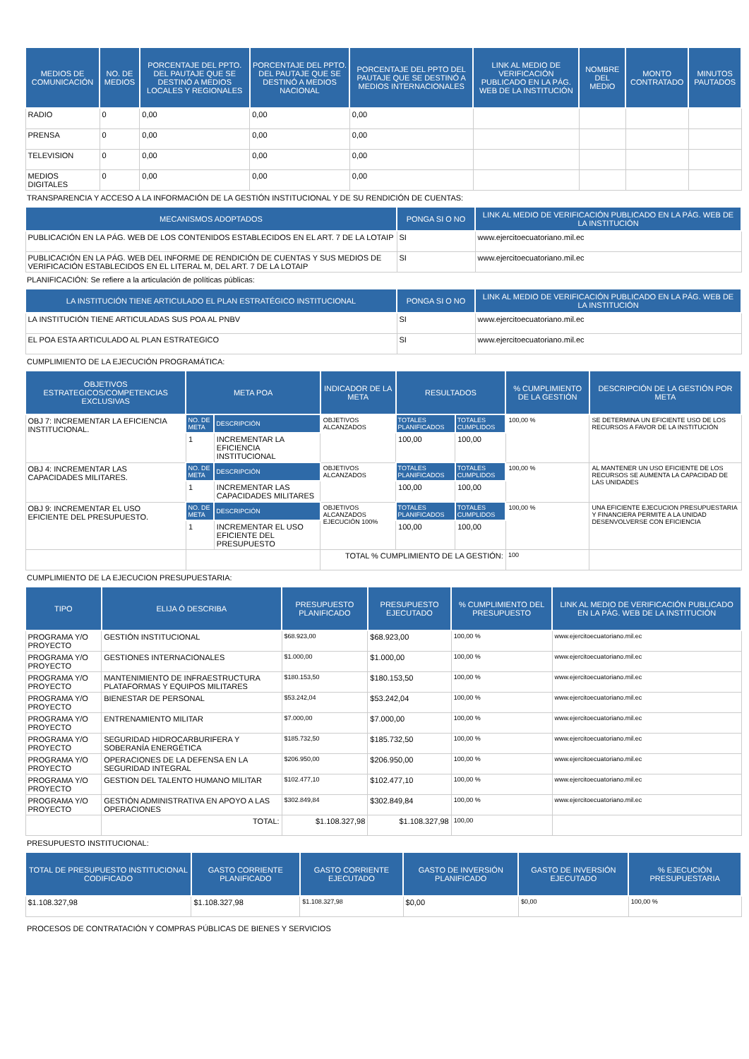| MEDIOS DE COMUNICACIÓN | NO. DE MEDIOS | PORCENTAJE DEL PPTO. DEL PAUTAJE QUE SE DESTINÓ A MEDIOS LOCALES Y REGIONALES | PORCENTAJE DEL PPTO. DEL PAUTAJE QUE SE DESTINÓ A MEDIOS NACIONAL | PORCENTAJE DEL PPTO DEL PAUTAJE QUE SE DESTINÓ A MEDIOS INTERNACIONALES | LINK AL MEDIO DE VERIFICACIÓN PUBLICADO EN LA PÁG. WEB DE LA INSTITUCIÓN | NOMBRE DEL MEDIO | MONTO CONTRATADO | MINUTOS PAUTADOS |
| --- | --- | --- | --- | --- | --- | --- | --- | --- |
| RADIO | 0 | 0,00 | 0,00 | 0,00 | | | | |
| PRENSA | 0 | 0,00 | 0,00 | 0,00 | | | | |
| TELEVISION | 0 | 0,00 | 0,00 | 0,00 | | | | |
| MEDIOS DIGITALES | 0 | 0,00 | 0,00 | 0,00 | | | | |
TRANSPARENCIA Y ACCESO A LA INFORMACIÓN DE LA GESTIÓN INSTITUCIONAL Y DE SU RENDICIÓN DE CUENTAS:
| MECANISMOS ADOPTADOS | PONGA SI O NO | LINK AL MEDIO DE VERIFICACIÓN PUBLICADO EN LA PÁG. WEB DE LA INSTITUCIÓN |
| --- | --- | --- |
| PUBLICACIÓN EN LA PÁG. WEB DE LOS CONTENIDOS ESTABLECIDOS EN EL ART. 7 DE LA LOTAIP | SI | www.ejercitoecuatoriano.mil.ec |
| PUBLICACIÓN EN LA PÁG. WEB DEL INFORME DE RENDICIÓN DE CUENTAS Y SUS MEDIOS DE VERIFICACIÓN ESTABLECIDOS EN EL LITERAL M, DEL ART. 7 DE LA LOTAIP | SI | www.ejercitoecuatoriano.mil.ec |
PLANIFICACIÓN: Se refiere a la articulación de políticas públicas:
| LA INSTITUCIÓN TIENE ARTICULADO EL PLAN ESTRATÉGICO INSTITUCIONAL | PONGA SI O NO | LINK AL MEDIO DE VERIFICACIÓN PUBLICADO EN LA PÁG. WEB DE LA INSTITUCIÓN |
| --- | --- | --- |
| LA INSTITUCIÓN TIENE ARTICULADAS SUS POA AL PNBV | SI | www.ejercitoecuatoriano.mil.ec |
| EL POA ESTA ARTICULADO AL PLAN ESTRATEGICO | SI | www.ejercitoecuatoriano.mil.ec |
CUMPLIMIENTO DE LA EJECUCIÓN PROGRAMÁTICA:
| OBJETIVOS ESTRATEGICOS/COMPETENCIAS EXCLUSIVAS | META POA | | INDICADOR DE LA META | RESULTADOS | | % CUMPLIMIENTO DE LA GESTIÓN | DESCRIPCIÓN DE LA GESTIÓN POR META |
| --- | --- | --- | --- | --- | --- | --- | --- |
| OBJ 7: INCREMENTAR LA EFICIENCIA INSTITUCIONAL. | NO. DE META | DESCRIPCIÓN | OBJETIVOS ALCANZADOS | TOTALES PLANIFICADOS | TOTALES CUMPLIDOS | 100,00 % | SE DETERMINA UN EFICIENTE USO DE LOS RECURSOS A FAVOR DE LA INSTITUCIÓN |
| | 1 | INCREMENTAR LA EFICIENCIA INSTITUCIONAL | | 100,00 | 100,00 | | |
| OBJ 4: INCREMENTAR LAS CAPACIDADES MILITARES. | NO. DE META | DESCRIPCIÓN | OBJETIVOS ALCANZADOS | TOTALES PLANIFICADOS | TOTALES CUMPLIDOS | 100,00 % | AL MANTENER UN USO EFICIENTE DE LOS RECURSOS SE AUMENTA LA CAPACIDAD DE LAS UNIDADES |
| | 1 | INCREMENTAR LAS CAPACIDADES MILITARES | | 100,00 | 100,00 | | |
| OBJ 9: INCREMENTAR EL USO EFICIENTE DEL PRESUPUESTO. | NO. DE META | DESCRIPCIÓN | OBJETIVOS ALCANZADOS EJECUCIÓN 100% | TOTALES PLANIFICADOS | TOTALES CUMPLIDOS | 100,00 % | UNA EFICIENTE EJECUCION PRESUPUESTARIA Y FINANCIERA PERMITE A LA UNIDAD DESENVOLVERSE CON EFICIENCIA |
| | 1 | INCREMENTAR EL USO EFICIENTE DEL PRESUPUESTO | | 100,00 | 100,00 | | |
| | | | TOTAL % CUMPLIMIENTO DE LA GESTIÓN: | | | 100 | |
CUMPLIMIENTO DE LA EJECUCION PRESUPUESTARIA:
| TIPO | ELIJA Ó DESCRIBA | PRESUPUESTO PLANIFICADO | PRESUPUESTO EJECUTADO | % CUMPLIMIENTO DEL PRESUPUESTO | LINK AL MEDIO DE VERIFICACIÓN PUBLICADO EN LA PÁG. WEB DE LA INSTITUCIÓN |
| --- | --- | --- | --- | --- | --- |
| PROGRAMA Y/O PROYECTO | GESTIÓN INSTITUCIONAL | $68.923,00 | $68.923,00 | 100,00 % | www.ejercitoecuatoriano.mil.ec |
| PROGRAMA Y/O PROYECTO | GESTIONES INTERNACIONALES | $1.000,00 | $1.000,00 | 100,00 % | www.ejercitoecuatoriano.mil.ec |
| PROGRAMA Y/O PROYECTO | MANTENIMIENTO DE INFRAESTRUCTURA PLATAFORMAS Y EQUIPOS MILITARES | $180.153,50 | $180.153,50 | 100,00 % | www.ejercitoecuatoriano.mil.ec |
| PROGRAMA Y/O PROYECTO | BIENESTAR DE PERSONAL | $53.242,04 | $53.242,04 | 100,00 % | www.ejercitoecuatoriano.mil.ec |
| PROGRAMA Y/O PROYECTO | ENTRENAMIENTO MILITAR | $7.000,00 | $7.000,00 | 100,00 % | www.ejercitoecuatoriano.mil.ec |
| PROGRAMA Y/O PROYECTO | SEGURIDAD HIDROCARBURIFERA Y SOBERANÍA ENERGÉTICA | $185.732,50 | $185.732,50 | 100,00 % | www.ejercitoecuatoriano.mil.ec |
| PROGRAMA Y/O PROYECTO | OPERACIONES DE LA DEFENSA EN LA SEGURIDAD INTEGRAL | $206.950,00 | $206.950,00 | 100,00 % | www.ejercitoecuatoriano.mil.ec |
| PROGRAMA Y/O PROYECTO | GESTION DEL TALENTO HUMANO MILITAR | $102.477,10 | $102.477,10 | 100,00 % | www.ejercitoecuatoriano.mil.ec |
| PROGRAMA Y/O PROYECTO | GESTIÓN ADMINISTRATIVA EN APOYO A LAS OPERACIONES | $302.849,84 | $302.849,84 | 100,00 % | www.ejercitoecuatoriano.mil.ec |
| | TOTAL: | $1.108.327,98 | $1.108.327,98 | 100,00 | |
PRESUPUESTO INSTITUCIONAL:
| TOTAL DE PRESUPUESTO INSTITUCIONAL CODIFICADO | GASTO CORRIENTE PLANIFICADO | GASTO CORRIENTE EJECUTADO | GASTO DE INVERSIÓN PLANIFICADO | GASTO DE INVERSIÓN EJECUTADO | % EJECUCIÓN PRESUPUESTARIA |
| --- | --- | --- | --- | --- | --- |
| $1.108.327,98 | $1.108.327,98 | $1.108.327,98 | $0,00 | $0,00 | 100,00 % |
PROCESOS DE CONTRATACIÓN Y COMPRAS PÚBLICAS DE BIENES Y SERVICIOS